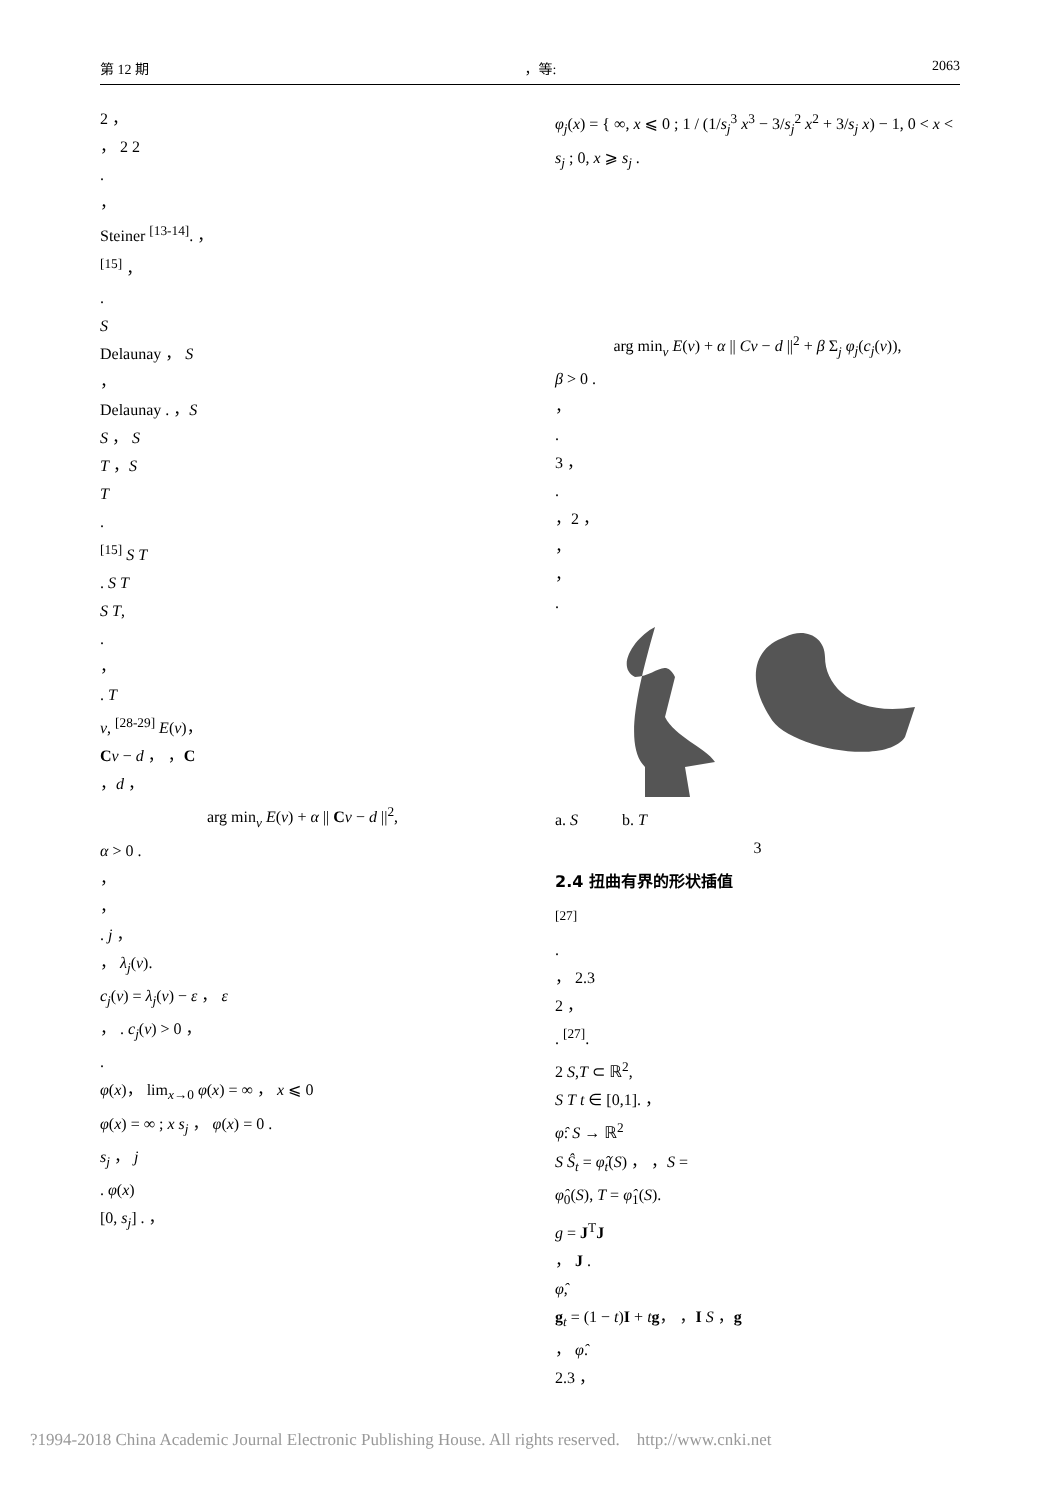第 12 期 ，等: 2063
2 ，
， 2 2
.
，
Steiner <sup>[13-14]</sup>. ，
<sup>[15]</sup> ，
.
S
Delaunay ， S
，
Delaunay . ，S
S ， S
T ，S
T
.
<sup>[15]</sup> S T
. S T
S T,
.
，
. T
v, <sup>[28-29]</sup> E(v)，
Cv − d ， ，C
，d ，
arg min<sub>v</sub> E(v) + α || Cv − d ||<sup>2</sup>,
α > 0 .
，
，
. j ，
， λ<sub>j</sub>(v).
c<sub>j</sub>(v) = λ<sub>j</sub>(v) − ε ， ε
， . c<sub>j</sub>(v) > 0 ，
.
φ(x)， lim<sub>x→0</sub> φ(x) = ∞ ， x ⩽ 0
φ(x) = ∞ ; x s<sub>j</sub> ， φ(x) = 0 .
s<sub>j</sub> ， j
. φ(x)
[0, s<sub>j</sub>] . ，
φ<sub>j</sub>(x) = { ∞, x ⩽ 0 ; 1 / (1/s<sub>j</sub><sup>3</sup> x<sup>3</sup> − 3/s<sub>j</sub><sup>2</sup> x<sup>2</sup> + 3/s<sub>j</sub> x) − 1, 0 < x < s<sub>j</sub> ; 0, x ⩾ s<sub>j</sub> .
arg min<sub>v</sub> E(v) + α || Cv − d ||<sup>2</sup> + β Σ<sub>j</sub> φ<sub>j</sub>(c<sub>j</sub>(v)),
β > 0 .
，
.
3 ，
.
，2 ，
，
，
.
a. S b. T
3
2.4 扭曲有界的形状插值
<sup>[27]</sup>
.
， 2.3
2 ，
. <sup>[27]</sup>.
2 S,T ⊂ ℝ<sup>2</sup>,
S T t ∈ [0,1]. ，
φ̂: S → ℝ<sup>2</sup>
S Ŝ<sub>t</sub> = φ̂<sub>t</sub>(S) ， ，S =
φ̂<sub>0</sub>(S), T = φ̂<sub>1</sub>(S).
g = J<sup>T</sup>J
， J .
φ̂,
g<sub>t</sub> = (1 − t)I + tg， ，I S ，g
， φ̂.
2.3 ，
?1994-2018 China Academic Journal Electronic Publishing House. All rights reserved. http://www.cnki.net